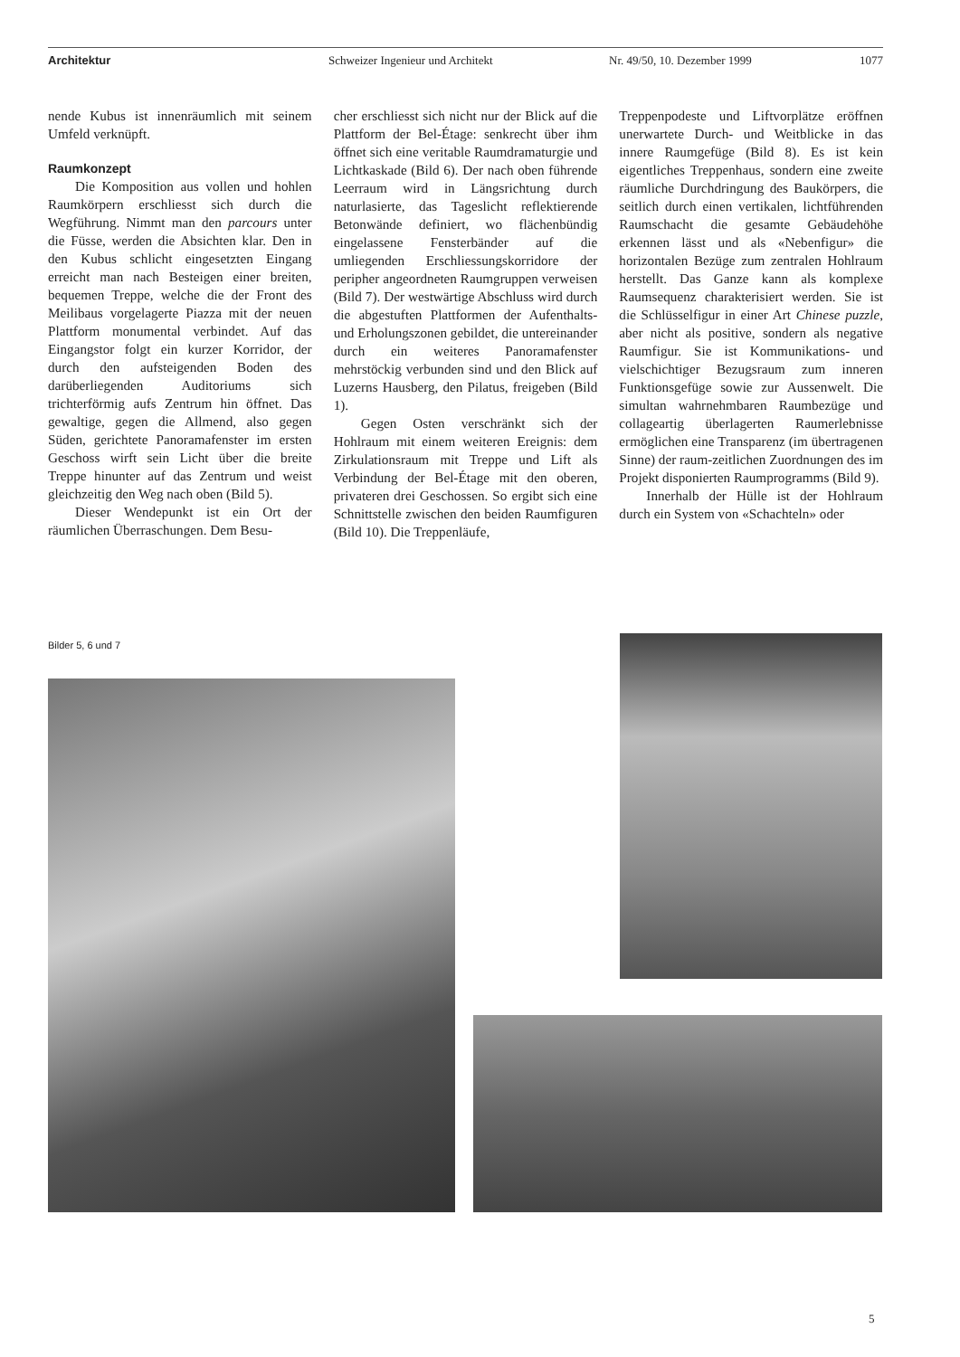Architektur Schweizer Ingenieur und Architekt Nr. 49/50, 10. Dezember 1999 1077
nende Kubus ist innenräumlich mit seinem Umfeld verknüpft.
Raumkonzept
Die Komposition aus vollen und hohlen Raumkörpern erschliesst sich durch die Wegführung. Nimmt man den parcours unter die Füsse, werden die Absichten klar. Den in den Kubus schlicht eingesetzten Eingang erreicht man nach Besteigen einer breiten, bequemen Treppe, welche die der Front des Meilibaus vorgelagerte Piazza mit der neuen Plattform monumental verbindet. Auf das Eingangstor folgt ein kurzer Korridor, der durch den aufsteigenden Boden des darüberliegenden Auditoriums sich trichterförmig aufs Zentrum hin öffnet. Das gewaltige, gegen die Allmend, also gegen Süden, gerichtete Panoramafenster im ersten Geschoss wirft sein Licht über die breite Treppe hinunter auf das Zentrum und weist gleichzeitig den Weg nach oben (Bild 5).
Dieser Wendepunkt ist ein Ort der räumlichen Überraschungen. Dem Besu-
cher erschliesst sich nicht nur der Blick auf die Plattform der Bel-Étage: senkrecht über ihm öffnet sich eine veritable Raumdramaturgie und Lichtkaskade (Bild 6). Der nach oben führende Leerraum wird in Längsrichtung durch naturlasierte, das Tageslicht reflektierende Betonwände definiert, wo flächenbündig eingelassene Fensterbänder auf die umliegenden Erschliessungskorridore der peripher angeordneten Raumgruppen verweisen (Bild 7). Der westwärtige Abschluss wird durch die abgestuften Plattformen der Aufenthalts- und Erholungszonen gebildet, die untereinander durch ein weiteres Panoramafenster mehrstöckig verbunden sind und den Blick auf Luzerns Hausberg, den Pilatus, freigeben (Bild 1).
Gegen Osten verschränkt sich der Hohlraum mit einem weiteren Ereignis: dem Zirkulationsraum mit Treppe und Lift als Verbindung der Bel-Étage mit den oberen, privateren drei Geschossen. So ergibt sich eine Schnittstelle zwischen den beiden Raumfiguren (Bild 10). Die Treppenläufe,
Treppenpodeste und Liftvorplätze eröffnen unerwartete Durch- und Weitblicke in das innere Raumgefüge (Bild 8). Es ist kein eigentliches Treppenhaus, sondern eine zweite räumliche Durchdringung des Baukörpers, die seitlich durch einen vertikalen, lichtführenden Raumschacht die gesamte Gebäudehöhe erkennen lässt und als «Nebenfigur» die horizontalen Bezüge zum zentralen Hohlraum herstellt. Das Ganze kann als komplexe Raumsequenz charakterisiert werden. Sie ist die Schlüsselfigur in einer Art Chinese puzzle, aber nicht als positive, sondern als negative Raumfigur. Sie ist Kommunikations- und vielschichtiger Bezugsraum zum inneren Funktionsgefüge sowie zur Aussenwelt. Die simultan wahrnehmbaren Raumbezüge und collageartig überlagerten Raumerlebnisse ermöglichen eine Transparenz (im übertragenen Sinne) der raum-zeitlichen Zuordnungen des im Projekt disponierten Raumprogramms (Bild 9).
Innerhalb der Hülle ist der Hohlraum durch ein System von «Schachteln» oder
Bilder 5, 6 und 7
5